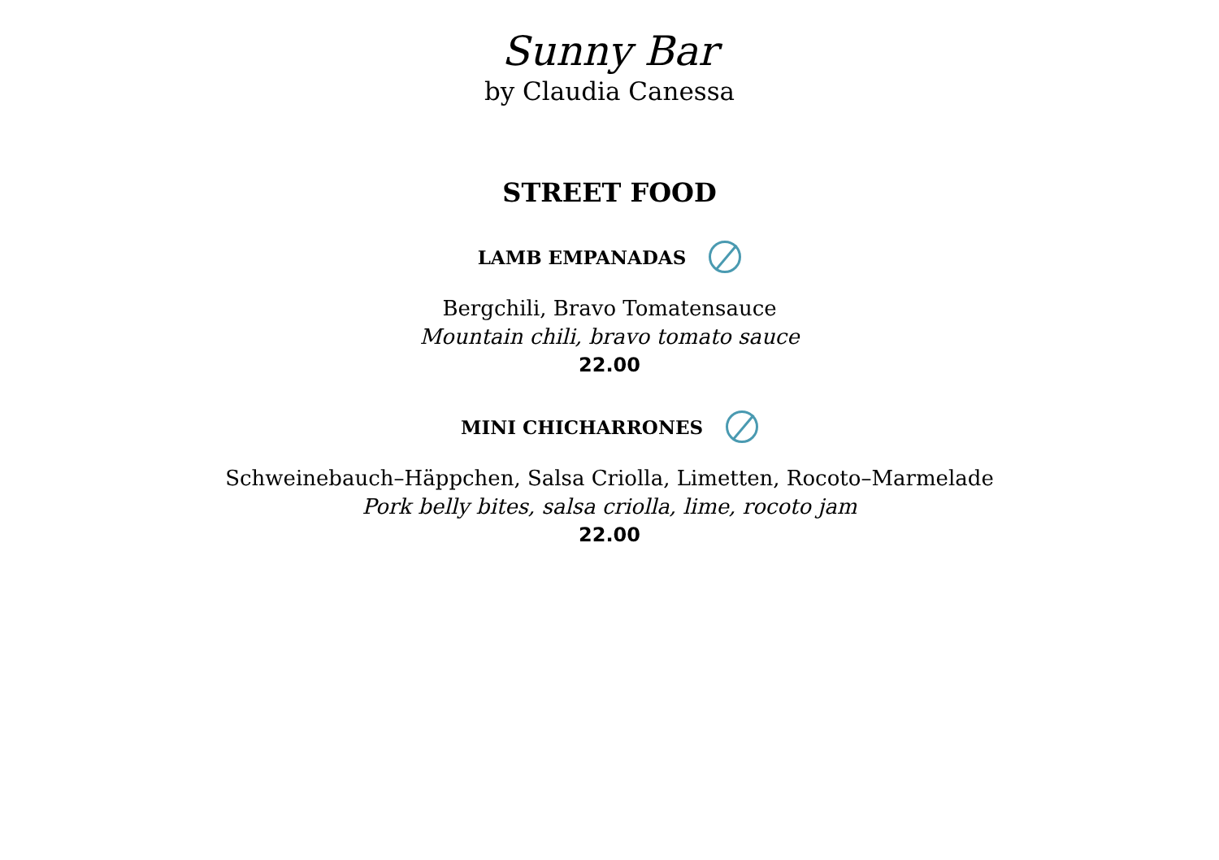Sunny Bar
by Claudia Canessa
STREET FOOD
LAMB EMPANADAS
Bergchili, Bravo Tomatensauce
Mountain chili, bravo tomato sauce
22.00
MINI CHICHARRONES
Schweinebauch–Häppchen, Salsa Criolla, Limetten, Rocoto–Marmelade
Pork belly bites, salsa criolla, lime, rocoto jam
22.00